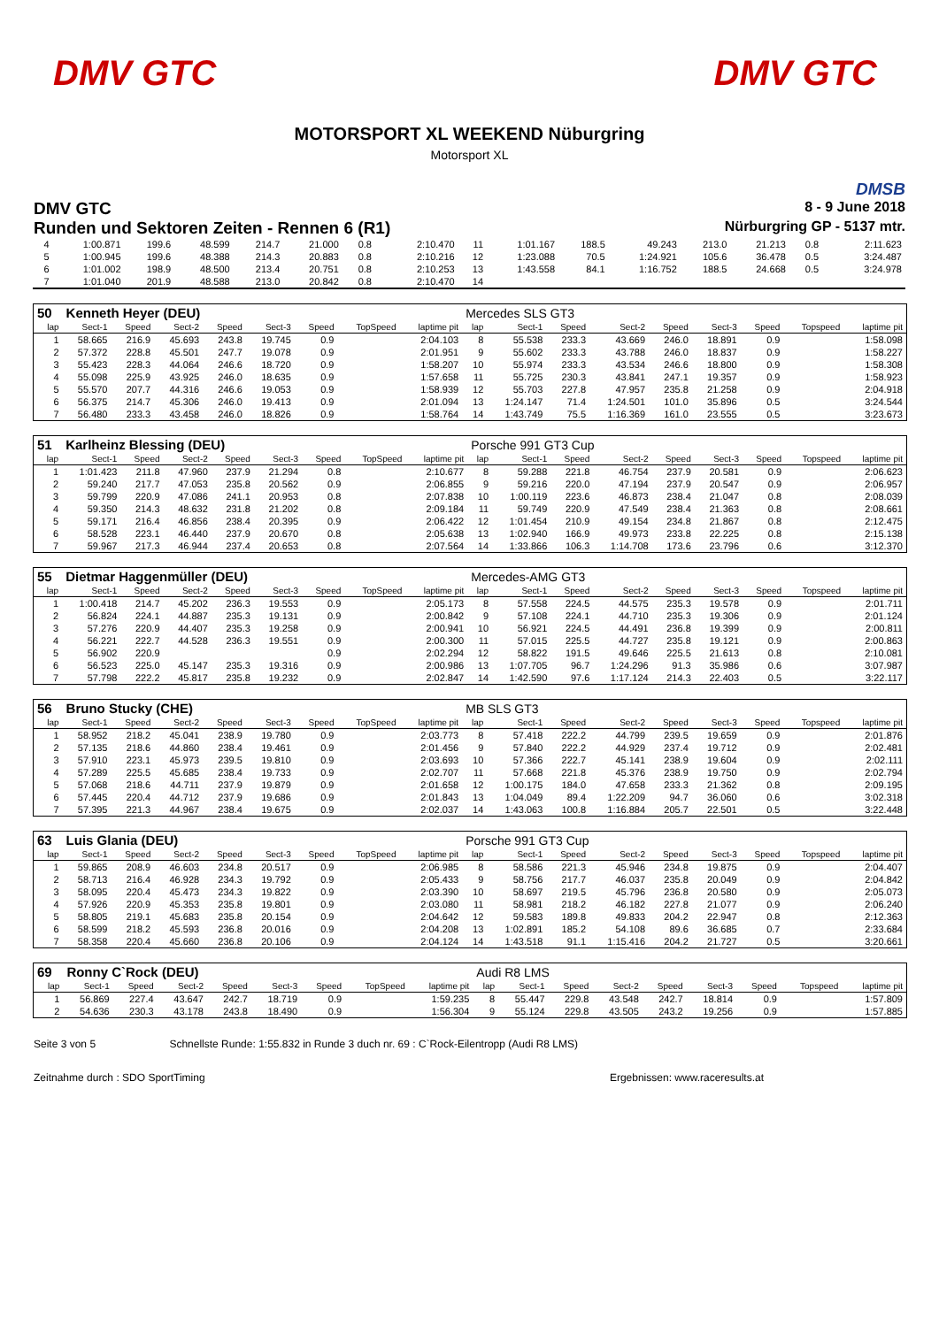DMV GTC DMV GTC
MOTORSPORT XL WEEKEND Nüburgring
Motorsport XL
DMSB
DMV GTC 8 - 9 June 2018
Runden und Sektoren Zeiten - Rennen 6 (R1) Nürburgring GP - 5137 mtr.
| 4 | 1:00.871 | 199.6 | 48.599 | 214.7 | 21.000 | 0.8 | | 2:10.470 | 11 | 1:01.167 | 188.5 | 49.243 | 213.0 | 21.213 | 0.8 | | 2:11.623 |
| 5 | 1:00.945 | 199.6 | 48.388 | 214.3 | 20.883 | 0.8 | | 2:10.216 | 12 | 1:23.088 | 70.5 | 1:24.921 | 105.6 | 36.478 | 0.5 | | 3:24.487 |
| 6 | 1:01.002 | 198.9 | 48.500 | 213.4 | 20.751 | 0.8 | | 2:10.253 | 13 | 1:43.558 | 84.1 | 1:16.752 | 188.5 | 24.668 | 0.5 | | 3:24.978 |
| 7 | 1:01.040 | 201.9 | 48.588 | 213.0 | 20.842 | 0.8 | | 2:10.470 | 14 | | | | | | | | |
| 50 | Kenneth Heyer (DEU) | | | | | | | | Mercedes SLS GT3 | | | | | | | | |
| lap | Sect-1 | Speed | Sect-2 | Speed | Sect-3 | Speed | TopSpeed | laptime pit | lap | Sect-1 | Speed | Sect-2 | Speed | Sect-3 | Speed | Topspeed | laptime pit |
| 1 | 58.665 | 216.9 | 45.693 | 243.8 | 19.745 | 0.9 | | 2:04.103 | 8 | 55.538 | 233.3 | 43.669 | 246.0 | 18.891 | 0.9 | | 1:58.098 |
| 2 | 57.372 | 228.8 | 45.501 | 247.7 | 19.078 | 0.9 | | 2:01.951 | 9 | 55.602 | 233.3 | 43.788 | 246.0 | 18.837 | 0.9 | | 1:58.227 |
| 3 | 55.423 | 228.3 | 44.064 | 246.6 | 18.720 | 0.9 | | 1:58.207 | 10 | 55.974 | 233.3 | 43.534 | 246.6 | 18.800 | 0.9 | | 1:58.308 |
| 4 | 55.098 | 225.9 | 43.925 | 246.0 | 18.635 | 0.9 | | 1:57.658 | 11 | 55.725 | 230.3 | 43.841 | 247.1 | 19.357 | 0.9 | | 1:58.923 |
| 5 | 55.570 | 207.7 | 44.316 | 246.6 | 19.053 | 0.9 | | 1:58.939 | 12 | 55.703 | 227.8 | 47.957 | 235.8 | 21.258 | 0.9 | | 2:04.918 |
| 6 | 56.375 | 214.7 | 45.306 | 246.0 | 19.413 | 0.9 | | 2:01.094 | 13 | 1:24.147 | 71.4 | 1:24.501 | 101.0 | 35.896 | 0.5 | | 3:24.544 |
| 7 | 56.480 | 233.3 | 43.458 | 246.0 | 18.826 | 0.9 | | 1:58.764 | 14 | 1:43.749 | 75.5 | 1:16.369 | 161.0 | 23.555 | 0.5 | | 3:23.673 |
| 51 | Karlheinz Blessing (DEU) | | | | | | | | Porsche 991 GT3 Cup | | | | | | | | |
| lap | Sect-1 | Speed | Sect-2 | Speed | Sect-3 | Speed | TopSpeed | laptime pit | lap | Sect-1 | Speed | Sect-2 | Speed | Sect-3 | Speed | Topspeed | laptime pit |
| 1 | 1:01.423 | 211.8 | 47.960 | 237.9 | 21.294 | 0.8 | | 2:10.677 | 8 | 59.288 | 221.8 | 46.754 | 237.9 | 20.581 | 0.9 | | 2:06.623 |
| 2 | 59.240 | 217.7 | 47.053 | 235.8 | 20.562 | 0.9 | | 2:06.855 | 9 | 59.216 | 220.0 | 47.194 | 237.9 | 20.547 | 0.9 | | 2:06.957 |
| 3 | 59.799 | 220.9 | 47.086 | 241.1 | 20.953 | 0.8 | | 2:07.838 | 10 | 1:00.119 | 223.6 | 46.873 | 238.4 | 21.047 | 0.8 | | 2:08.039 |
| 4 | 59.350 | 214.3 | 48.632 | 231.8 | 21.202 | 0.8 | | 2:09.184 | 11 | 59.749 | 220.9 | 47.549 | 238.4 | 21.363 | 0.8 | | 2:08.661 |
| 5 | 59.171 | 216.4 | 46.856 | 238.4 | 20.395 | 0.9 | | 2:06.422 | 12 | 1:01.454 | 210.9 | 49.154 | 234.8 | 21.867 | 0.8 | | 2:12.475 |
| 6 | 58.528 | 223.1 | 46.440 | 237.9 | 20.670 | 0.8 | | 2:05.638 | 13 | 1:02.940 | 166.9 | 49.973 | 233.8 | 22.225 | 0.8 | | 2:15.138 |
| 7 | 59.967 | 217.3 | 46.944 | 237.4 | 20.653 | 0.8 | | 2:07.564 | 14 | 1:33.866 | 106.3 | 1:14.708 | 173.6 | 23.796 | 0.6 | | 3:12.370 |
| 55 | Dietmar Haggenmüller (DEU) | | | | | | | | Mercedes-AMG GT3 | | | | | | | | |
| lap | Sect-1 | Speed | Sect-2 | Speed | Sect-3 | Speed | TopSpeed | laptime pit | lap | Sect-1 | Speed | Sect-2 | Speed | Sect-3 | Speed | Topspeed | laptime pit |
| 1 | 1:00.418 | 214.7 | 45.202 | 236.3 | 19.553 | 0.9 | | 2:05.173 | 8 | 57.558 | 224.5 | 44.575 | 235.3 | 19.578 | 0.9 | | 2:01.711 |
| 2 | 56.824 | 224.1 | 44.887 | 235.3 | 19.131 | 0.9 | | 2:00.842 | 9 | 57.108 | 224.1 | 44.710 | 235.3 | 19.306 | 0.9 | | 2:01.124 |
| 3 | 57.276 | 220.9 | 44.407 | 235.3 | 19.258 | 0.9 | | 2:00.941 | 10 | 56.921 | 224.5 | 44.491 | 236.8 | 19.399 | 0.9 | | 2:00.811 |
| 4 | 56.221 | 222.7 | 44.528 | 236.3 | 19.551 | 0.9 | | 2:00.300 | 11 | 57.015 | 225.5 | 44.727 | 235.8 | 19.121 | 0.9 | | 2:00.863 |
| 5 | 56.902 | 220.9 | | | | 0.9 | | 2:02.294 | 12 | 58.822 | 191.5 | 49.646 | 225.5 | 21.613 | 0.8 | | 2:10.081 |
| 6 | 56.523 | 225.0 | 45.147 | 235.3 | 19.316 | 0.9 | | 2:00.986 | 13 | 1:07.705 | 96.7 | 1:24.296 | 91.3 | 35.986 | 0.6 | | 3:07.987 |
| 7 | 57.798 | 222.2 | 45.817 | 235.8 | 19.232 | 0.9 | | 2:02.847 | 14 | 1:42.590 | 97.6 | 1:17.124 | 214.3 | 22.403 | 0.5 | | 3:22.117 |
| 56 | Bruno Stucky (CHE) | | | | | | | | MB SLS GT3 | | | | | | | | |
| lap | Sect-1 | Speed | Sect-2 | Speed | Sect-3 | Speed | TopSpeed | laptime pit | lap | Sect-1 | Speed | Sect-2 | Speed | Sect-3 | Speed | Topspeed | laptime pit |
| 1 | 58.952 | 218.2 | 45.041 | 238.9 | 19.780 | 0.9 | | 2:03.773 | 8 | 57.418 | 222.2 | 44.799 | 239.5 | 19.659 | 0.9 | | 2:01.876 |
| 2 | 57.135 | 218.6 | 44.860 | 238.4 | 19.461 | 0.9 | | 2:01.456 | 9 | 57.840 | 222.2 | 44.929 | 237.4 | 19.712 | 0.9 | | 2:02.481 |
| 3 | 57.910 | 223.1 | 45.973 | 239.5 | 19.810 | 0.9 | | 2:03.693 | 10 | 57.366 | 222.7 | 45.141 | 238.9 | 19.604 | 0.9 | | 2:02.111 |
| 4 | 57.289 | 225.5 | 45.685 | 238.4 | 19.733 | 0.9 | | 2:02.707 | 11 | 57.668 | 221.8 | 45.376 | 238.9 | 19.750 | 0.9 | | 2:02.794 |
| 5 | 57.068 | 218.6 | 44.711 | 237.9 | 19.879 | 0.9 | | 2:01.658 | 12 | 1:00.175 | 184.0 | 47.658 | 233.3 | 21.362 | 0.8 | | 2:09.195 |
| 6 | 57.445 | 220.4 | 44.712 | 237.9 | 19.686 | 0.9 | | 2:01.843 | 13 | 1:04.049 | 89.4 | 1:22.209 | 94.7 | 36.060 | 0.6 | | 3:02.318 |
| 7 | 57.395 | 221.3 | 44.967 | 238.4 | 19.675 | 0.9 | | 2:02.037 | 14 | 1:43.063 | 100.8 | 1:16.884 | 205.7 | 22.501 | 0.5 | | 3:22.448 |
| 63 | Luis Glania (DEU) | | | | | | | | Porsche 991 GT3 Cup | | | | | | | | |
| lap | Sect-1 | Speed | Sect-2 | Speed | Sect-3 | Speed | TopSpeed | laptime pit | lap | Sect-1 | Speed | Sect-2 | Speed | Sect-3 | Speed | Topspeed | laptime pit |
| 1 | 59.865 | 208.9 | 46.603 | 234.8 | 20.517 | 0.9 | | 2:06.985 | 8 | 58.586 | 221.3 | 45.946 | 234.8 | 19.875 | 0.9 | | 2:04.407 |
| 2 | 58.713 | 216.4 | 46.928 | 234.3 | 19.792 | 0.9 | | 2:05.433 | 9 | 58.756 | 217.7 | 46.037 | 235.8 | 20.049 | 0.9 | | 2:04.842 |
| 3 | 58.095 | 220.4 | 45.473 | 234.3 | 19.822 | 0.9 | | 2:03.390 | 10 | 58.697 | 219.5 | 45.796 | 236.8 | 20.580 | 0.9 | | 2:05.073 |
| 4 | 57.926 | 220.9 | 45.353 | 235.8 | 19.801 | 0.9 | | 2:03.080 | 11 | 58.981 | 218.2 | 46.182 | 227.8 | 21.077 | 0.9 | | 2:06.240 |
| 5 | 58.805 | 219.1 | 45.683 | 235.8 | 20.154 | 0.9 | | 2:04.642 | 12 | 59.583 | 189.8 | 49.833 | 204.2 | 22.947 | 0.8 | | 2:12.363 |
| 6 | 58.599 | 218.2 | 45.593 | 236.8 | 20.016 | 0.9 | | 2:04.208 | 13 | 1:02.891 | 185.2 | 54.108 | 89.6 | 36.685 | 0.7 | | 2:33.684 |
| 7 | 58.358 | 220.4 | 45.660 | 236.8 | 20.106 | 0.9 | | 2:04.124 | 14 | 1:43.518 | 91.1 | 1:15.416 | 204.2 | 21.727 | 0.5 | | 3:20.661 |
| 69 | Ronny C`Rock (DEU) | | | | | | | | Audi R8 LMS | | | | | | | | |
| lap | Sect-1 | Speed | Sect-2 | Speed | Sect-3 | Speed | TopSpeed | laptime pit | lap | Sect-1 | Speed | Sect-2 | Speed | Sect-3 | Speed | Topspeed | laptime pit |
| 1 | 56.869 | 227.4 | 43.647 | 242.7 | 18.719 | 0.9 | | 1:59.235 | 8 | 55.447 | 229.8 | 43.548 | 242.7 | 18.814 | 0.9 | | 1:57.809 |
| 2 | 54.636 | 230.3 | 43.178 | 243.8 | 18.490 | 0.9 | | 1:56.304 | 9 | 55.124 | 229.8 | 43.505 | 243.2 | 19.256 | 0.9 | | 1:57.885 |
Seite 3 von 5 Schnellste Runde: 1:55.832 in Runde 3 duch nr. 69 : C`Rock-Eilentropp (Audi R8 LMS)
Zeitnahme durch : SDO SportTiming Ergebnissen: www.raceresults.at